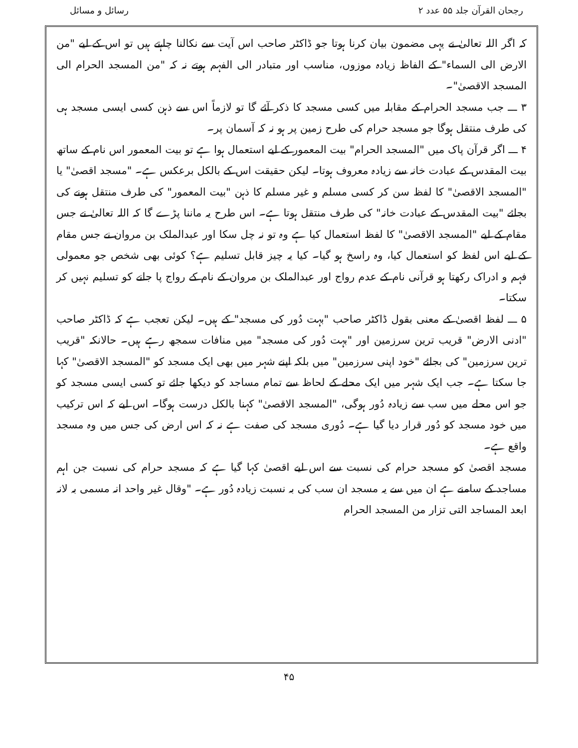رجحان القرآن جلد ۵۵ عدد ۲ رسائل و مسائل
کہ اگر اللہ تعالیٰ نے یہی مضمون بیان کرنا ہوتا جو ڈاکٹر صاحب اس آیت سے نکالنا چاہتے ہیں تو اس کے لیے "من الارض الی السماء" کے الفاظ زیادہ موزوں، مناسب اور متبادر الی الفہم ہوتے نہ کہ "من المسجد الحرام الی المسجد الاقصیٰ"۔
۳ ـــ جب مسجد الحرام کے مقابلہ میں کسی مسجد کا ذکر آئے گا تو لازماً اس سے ذہن کسی ایسی مسجد ہی کی طرف منتقل ہوگا جو مسجد حرام کی طرح زمین پر ہو نہ کہ آسمان پر۔
۴ ـــ اگر قرآن پاک میں "المسجد الحرام" بیت المعمور کے لیے استعمال ہوا ہے تو بیت المعمور اس نام کے ساتھ بیت المقدس کے عبادت خانہ سے زیادہ معروف ہوتا۔ لیکن حقیقت اس کے بالکل برعکس ہے۔ "مسجد اقصیٰ" یا "المسجد الاقصیٰ" کا لفظ سن کر کسی مسلم و غیر مسلم کا ذہن "بیت المعمور" کی طرف منتقل ہونے کی بجائے "بیت المقدس کے عبادت خانہ" کی طرف منتقل ہوتا ہے۔ اس طرح یہ ماننا پڑے گا کہ اللہ تعالیٰ نے جس مقام کے لیے "المسجد الاقصیٰ" کا لفظ استعمال کیا ہے وہ تو نہ چل سکا اور عبدالملک بن مروان نے جس مقام کے لیے اس لفظ کو استعمال کیا، وہ راسخ ہو گیا۔ کیا یہ چیز قابل تسلیم ہے؟ کوئی بھی شخص جو معمولی فہم و ادراک رکھتا ہو قرآنی نام کے عدم رواج اور عبدالملک بن مروان کے نام کے رواج پا جانے کو تسلیم نہیں کر سکتا۔
۵ ـــ لفظ اقصیٰ کے معنی بقول ڈاکٹر صاحب "بہت دُور کی مسجد" کے ہیں۔ لیکن تعجب ہے کہ ڈاکٹر صاحب "ادنی الارض" قریب ترین سرزمین اور "بہت دُور کی مسجد" میں منافات سمجھ رہے ہیں۔ حالانکہ "قریب ترین سرزمین" کی بجائے "خود اپنی سرزمین" میں بلکہ اپنے شہر میں بھی ایک مسجد کو "المسجد الاقصیٰ" کہا جا سکتا ہے۔ جب ایک شہر میں ایک محلے کے لحاظ سے تمام مساجد کو دیکھا جائے تو کسی ایسی مسجد کو جو اس محلے میں سب سے زیادہ دُور ہوگی، "المسجد الاقصیٰ" کہنا بالکل درست ہوگا۔ اس لیے کہ اس ترکیب میں خود مسجد کو دُور قرار دیا گیا ہے۔ دُوری مسجد کی صفت ہے نہ کہ اس ارض کی جس میں وہ مسجد واقع ہے۔
مسجد اقصیٰ کو مسجد حرام کی نسبت سے اس لیے اقصیٰ کہا گیا ہے کہ مسجد حرام کی نسبت جن اہم مساجد کے سامنے ہے ان میں سے یہ مسجد ان سب کی بہ نسبت زیادہ دُور ہے۔ "وقال غیر واحد انہ مسمی بہ لانہ ابعد المساجد التی تزار من المسجد الحرام
۴۵